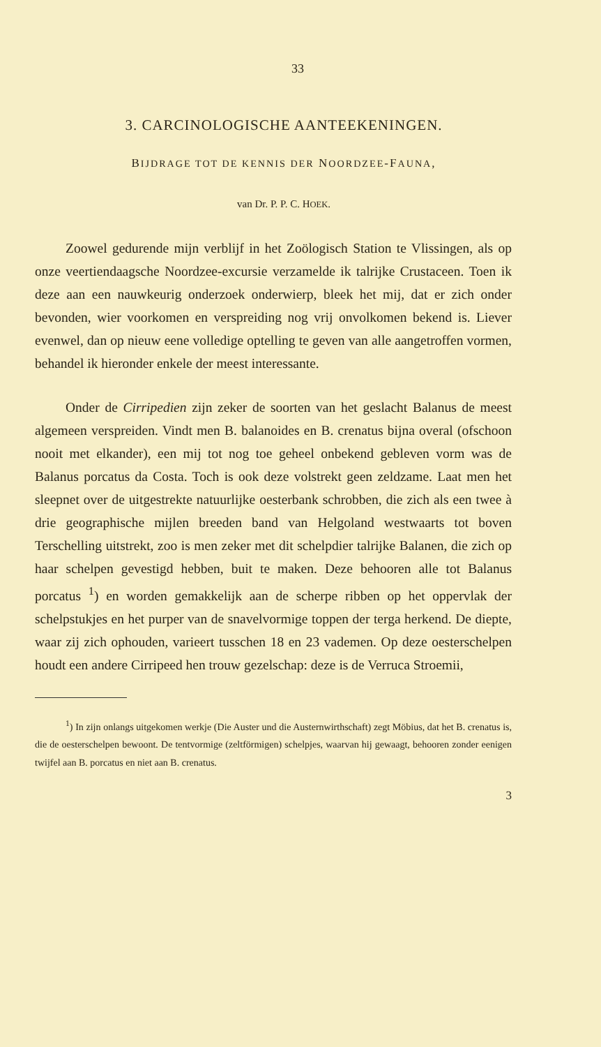33
3. CARCINOLOGISCHE AANTEEKENINGEN.
BIJDRAGE TOT DE KENNIS DER NOORDZEE-FAUNA,
van Dr. P. P. C. HOEK.
Zoowel gedurende mijn verblijf in het Zoölogisch Station te Vlissingen, als op onze veertiendaagsche Noordzee-excursie verzamelde ik talrijke Crustaceen. Toen ik deze aan een nauwkeurig onderzoek onderwierp, bleek het mij, dat er zich onder bevonden, wier voorkomen en verspreiding nog vrij onvolkomen bekend is. Liever evenwel, dan op nieuw eene volledige optelling te geven van alle aangetroffen vormen, behandel ik hieronder enkele der meest interessante.
Onder de Cirripedien zijn zeker de soorten van het geslacht Balanus de meest algemeen verspreiden. Vindt men B. balanoides en B. crenatus bijna overal (ofschoon nooit met elkander), een mij tot nog toe geheel onbekend gebleven vorm was de Balanus porcatus da Costa. Toch is ook deze volstrekt geen zeldzame. Laat men het sleepnet over de uitgestrekte natuurlijke oesterbank schrobben, die zich als een twee à drie geographische mijlen breeden band van Helgoland westwaarts tot boven Terschelling uitstrekt, zoo is men zeker met dit schelpdier talrijke Balanen, die zich op haar schelpen gevestigd hebben, buit te maken. Deze behooren alle tot Balanus porcatus <sup>1</sup>) en worden gemakkelijk aan de scherpe ribben op het oppervlak der schelpstukjes en het purper van de snavelvormige toppen der terga herkend. De diepte, waar zij zich ophouden, varieert tusschen 18 en 23 vademen. Op deze oesterschelpen houdt een andere Cirripeed hen trouw gezelschap: deze is de Verruca Stroemii,
<sup>1</sup>) In zijn onlangs uitgekomen werkje (Die Auster und die Austernwirthschaft) zegt Möbius, dat het B. crenatus is, die de oesterschelpen bewoont. De tentvormige (zeltförmigen) schelpjes, waarvan hij gewaagt, behooren zonder eenigen twijfel aan B. porcatus en niet aan B. crenatus.
3